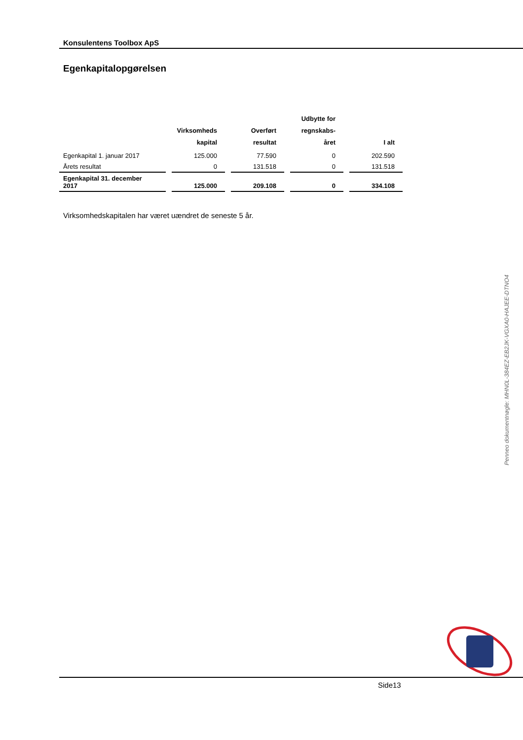Konsulentens Toolbox ApS
Egenkapitalopgørelsen
| | Virksomheds kapital | Overført resultat | Udbytte for regnskabs- året | I alt |
| --- | --- | --- | --- | --- |
| Egenkapital 1. januar 2017 | 125.000 | 77.590 | 0 | 202.590 |
| Årets resultat | 0 | 131.518 | 0 | 131.518 |
| Egenkapital 31. december 2017 | 125.000 | 209.108 | 0 | 334.108 |
Virksomhedskapitalen har været uændret de seneste 5 år.
Penneo dokumentnøgle: MHN0L-384EZ-EB2JK-VGXA0-HAJEE-DTNO4
Side13